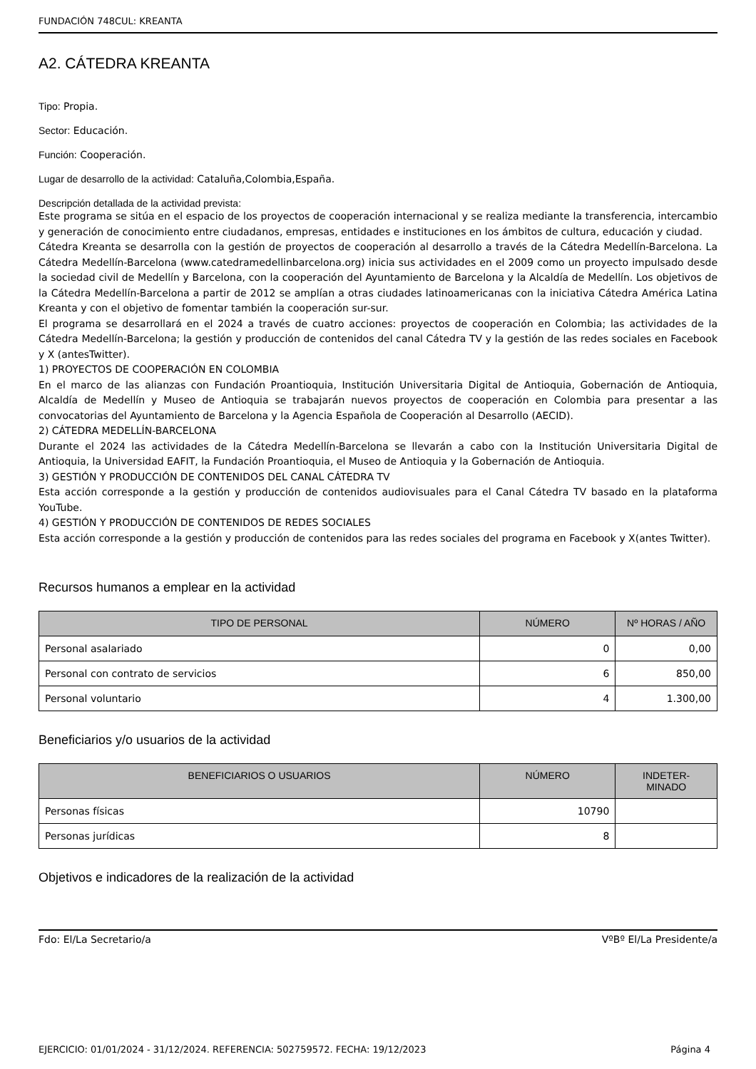FUNDACIÓN 748CUL: KREANTA
A2. CÁTEDRA KREANTA
Tipo: Propia.
Sector: Educación.
Función: Cooperación.
Lugar de desarrollo de la actividad: Cataluña,Colombia,España.
Descripción detallada de la actividad prevista:
Este programa se sitúa en el espacio de los proyectos de cooperación internacional y se realiza mediante la transferencia, intercambio y generación de conocimiento entre ciudadanos, empresas, entidades e instituciones en los ámbitos de cultura, educación y ciudad.
Cátedra Kreanta se desarrolla con la gestión de proyectos de cooperación al desarrollo a través de la Cátedra Medellín-Barcelona. La Cátedra Medellín-Barcelona (www.catedramedellinbarcelona.org) inicia sus actividades en el 2009 como un proyecto impulsado desde la sociedad civil de Medellín y Barcelona, con la cooperación del Ayuntamiento de Barcelona y la Alcaldía de Medellín. Los objetivos de la Cátedra Medellín-Barcelona a partir de 2012 se amplían a otras ciudades latinoamericanas con la iniciativa Cátedra América Latina Kreanta y con el objetivo de fomentar también la cooperación sur-sur.
El programa se desarrollará en el 2024 a través de cuatro acciones: proyectos de cooperación en Colombia; las actividades de la Cátedra Medellín-Barcelona; la gestión y producción de contenidos del canal Cátedra TV y la gestión de las redes sociales en Facebook y X (antesTwitter).
1) PROYECTOS DE COOPERACIÓN EN COLOMBIA
En el marco de las alianzas con Fundación Proantioquia, Institución Universitaria Digital de Antioquia, Gobernación de Antioquia, Alcaldía de Medellín y Museo de Antioquia se trabajarán nuevos proyectos de cooperación en Colombia para presentar a las convocatorias del Ayuntamiento de Barcelona y la Agencia Española de Cooperación al Desarrollo (AECID).
2) CÁTEDRA MEDELLÍN-BARCELONA
Durante el 2024 las actividades de la Cátedra Medellín-Barcelona se llevarán a cabo con la Institución Universitaria Digital de Antioquia, la Universidad EAFIT, la Fundación Proantioquia, el Museo de Antioquia y la Gobernación de Antioquia.
3) GESTIÓN Y PRODUCCIÓN DE CONTENIDOS DEL CANAL CÁTEDRA TV
Esta acción corresponde a la gestión y producción de contenidos audiovisuales para el Canal Cátedra TV basado en la plataforma YouTube.
4) GESTIÓN Y PRODUCCIÓN DE CONTENIDOS DE REDES SOCIALES
Esta acción corresponde a la gestión y producción de contenidos para las redes sociales del programa en Facebook y X(antes Twitter).
Recursos humanos a emplear en la actividad
| TIPO DE PERSONAL | NÚMERO | Nº HORAS / AÑO |
| --- | --- | --- |
| Personal asalariado | 0 | 0,00 |
| Personal con contrato de servicios | 6 | 850,00 |
| Personal voluntario | 4 | 1.300,00 |
Beneficiarios y/o usuarios de la actividad
| BENEFICIARIOS O USUARIOS | NÚMERO | INDETER- MINADO |
| --- | --- | --- |
| Personas físicas | 10790 | |
| Personas jurídicas | 8 | |
Objetivos e indicadores de la realización de la actividad
Fdo: El/La Secretario/a VºBº El/La Presidente/a
EJERCICIO: 01/01/2024 - 31/12/2024. REFERENCIA: 502759572. FECHA: 19/12/2023 Página 4